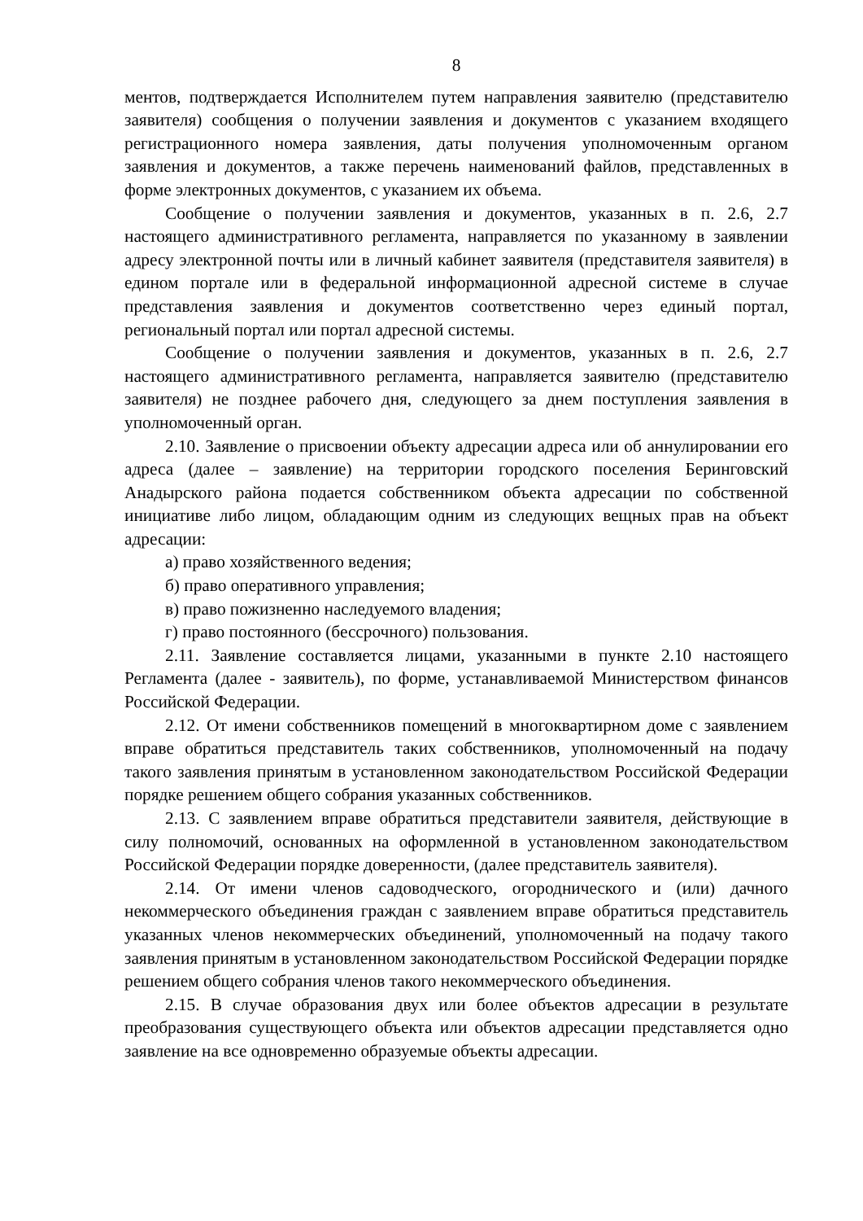8
ментов, подтверждается Исполнителем путем направления заявителю (представителю заявителя) сообщения о получении заявления и документов с указанием входящего регистрационного номера заявления, даты получения уполномоченным органом заявления и документов, а также перечень наименований файлов, представленных в форме электронных документов, с указанием их объема.
Сообщение о получении заявления и документов, указанных в п. 2.6, 2.7 настоящего административного регламента, направляется по указанному в заявлении адресу электронной почты или в личный кабинет заявителя (представителя заявителя) в едином портале или в федеральной информационной адресной системе в случае представления заявления и документов соответственно через единый портал, региональный портал или портал адресной системы.
Сообщение о получении заявления и документов, указанных в п. 2.6, 2.7 настоящего административного регламента, направляется заявителю (представителю заявителя) не позднее рабочего дня, следующего за днем поступления заявления в уполномоченный орган.
2.10. Заявление о присвоении объекту адресации адреса или об аннулировании его адреса (далее – заявление) на территории городского поселения Беринговский Анадырского района подается собственником объекта адресации по собственной инициативе либо лицом, обладающим одним из следующих вещных прав на объект адресации:
а) право хозяйственного ведения;
б) право оперативного управления;
в) право пожизненно наследуемого владения;
г) право постоянного (бессрочного) пользования.
2.11. Заявление составляется лицами, указанными в пункте 2.10 настоящего Регламента (далее - заявитель), по форме, устанавливаемой Министерством финансов Российской Федерации.
2.12. От имени собственников помещений в многоквартирном доме с заявлением вправе обратиться представитель таких собственников, уполномоченный на подачу такого заявления принятым в установленном законодательством Российской Федерации порядке решением общего собрания указанных собственников.
2.13. С заявлением вправе обратиться представители заявителя, действующие в силу полномочий, основанных на оформленной в установленном законодательством Российской Федерации порядке доверенности, (далее представитель заявителя).
2.14. От имени членов садоводческого, огороднического и (или) дачного некоммерческого объединения граждан с заявлением вправе обратиться представитель указанных членов некоммерческих объединений, уполномоченный на подачу такого заявления принятым в установленном законодательством Российской Федерации порядке решением общего собрания членов такого некоммерческого объединения.
2.15. В случае образования двух или более объектов адресации в результате преобразования существующего объекта или объектов адресации представляется одно заявление на все одновременно образуемые объекты адресации.